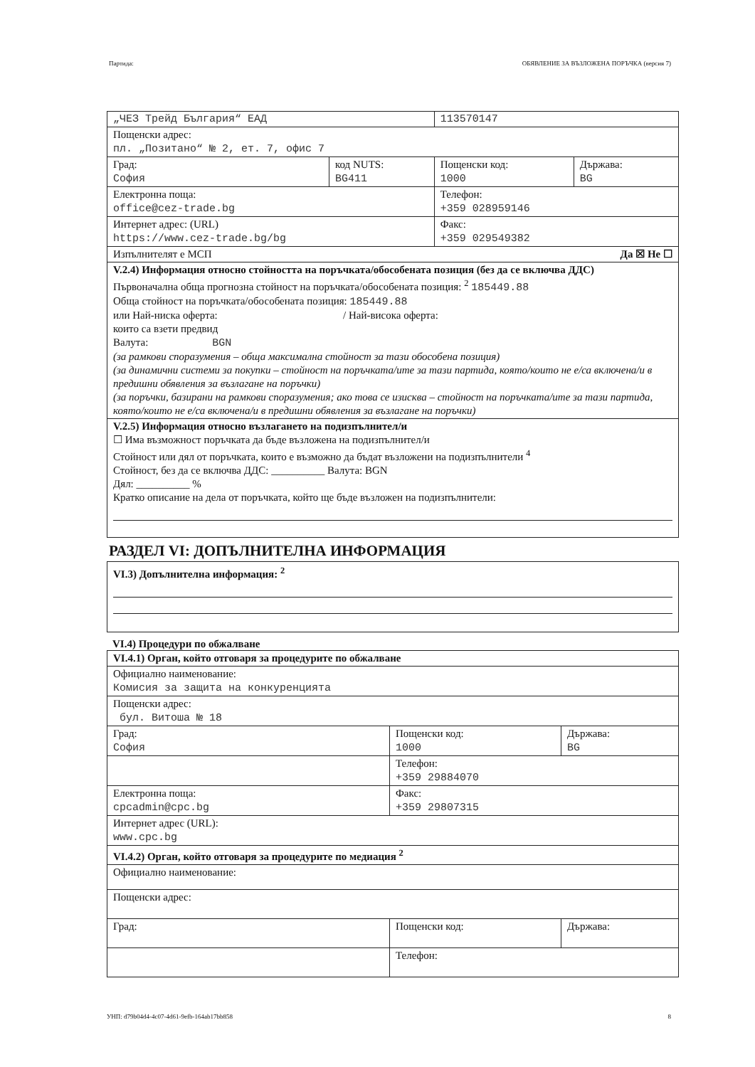Партида: ОБЯВЛЕНИЕ ЗА ВЪЗЛОЖЕНА ПОРЪЧКА (версия 7)
| „ЧЕЗ Трейд България“ ЕАД | | 113570147 | |
| Пощенски адрес: пл. „Позитано“ № 2, ет. 7, офис 7 | | | |
| Град: София | код NUTS: BG411 | Пощенски код: 1000 | Държава: BG |
| Електронна поща: office@cez-trade.bg | | Телефон: +359 028959146 | |
| Интернет адрес: (URL) https://www.cez-trade.bg/bg | | Факс: +359 029549382 | |
| Изпълнителят е МСП Да ☒ Не ☐ | | | |
| V.2.4) Информация относно стойността на поръчката/обособената позиция (без да се включва ДДС) Първоначална обща прогнозна стойност на поръчката/обособената позиция: <sup>2</sup> 185449.88 Обща стойност на поръчката/обособената позиция: 185449.88 или Най-ниска оферта: / Най-висока оферта: които са взети предвид Валута: BGN (за рамкови споразумения – обща максимална стойност за тази обособена позиция) (за динамични системи за покупки – стойност на поръчката/ите за тази партида, която/които не е/са включена/и в предишни обявления за възлагане на поръчки) (за поръчки, базирани на рамкови споразумения; ако това се изисква – стойност на поръчката/ите за тази партида, която/които не е/са включена/и в предишни обявления за възлагане на поръчки) | | | |
| V.2.5) Информация относно възлагането на подизпълнител/и ☐ Има възможност поръчката да бъде възложена на подизпълнител/и Стойност или дял от поръчката, които е възможно да бъдат възложени на подизпълнители <sup>4</sup> Стойност, без да се включва ДДС: __________ Валута: BGN Дял: __________ % Кратко описание на дела от поръчката, който ще бъде възложен на подизпълнители: | | | |
РАЗДЕЛ VI: ДОПЪЛНИТЕЛНА ИНФОРМАЦИЯ
VI.3) Допълнителна информация: <sup>2</sup>
VI.4) Процедури по обжалване
| VI.4.1) Орган, който отговаря за процедурите по обжалване | | |
| Официално наименование: Комисия за защита на конкуренцията | | |
| Пощенски адрес: бул. Витоша № 18 | | |
| Град: София | Пощенски код: 1000 | Държава: BG |
| | Телефон: +359 29884070 | |
| Електронна поща: cpcadmin@cpc.bg | Факс: +359 29807315 | |
| Интернет адрес (URL): www.cpc.bg | | |
| VI.4.2) Орган, който отговаря за процедурите по медиация <sup>2</sup> | | |
| Официално наименование: | | |
| Пощенски адрес: | | |
| Град: | Пощенски код: | Държава: |
| | Телефон: | |
УНП: d79b04d4-4c07-4d61-9efb-164ab17bb858 8